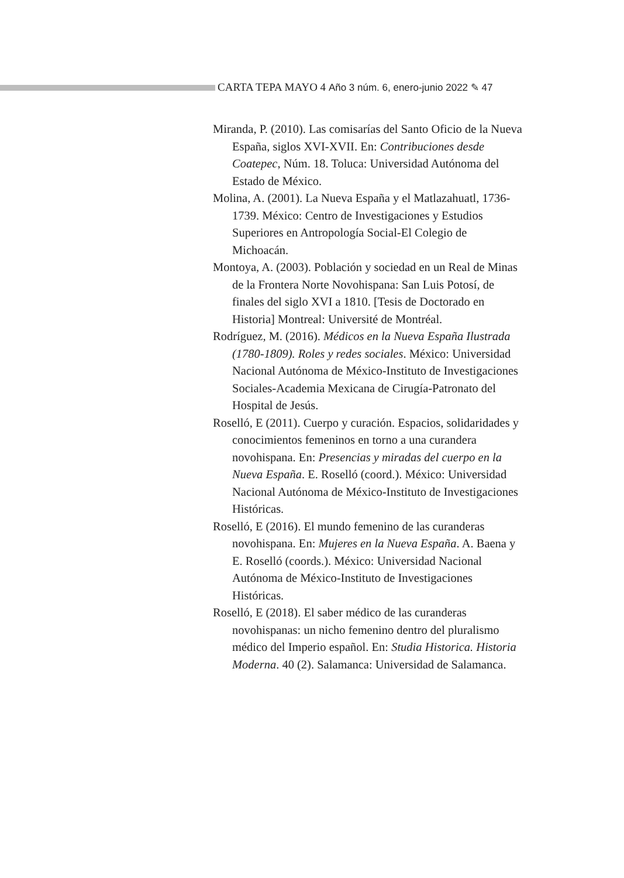CARTA TEPA MAYO 4 Año 3 núm. 6, enero-junio 2022 ✎ 47
Miranda, P. (2010). Las comisarías del Santo Oficio de la Nueva España, siglos XVI-XVII. En: Contribuciones desde Coatepec, Núm. 18. Toluca: Universidad Autónoma del Estado de México.
Molina, A. (2001). La Nueva España y el Matlazahuatl, 1736-1739. México: Centro de Investigaciones y Estudios Superiores en Antropología Social-El Colegio de Michoacán.
Montoya, A. (2003). Población y sociedad en un Real de Minas de la Frontera Norte Novohispana: San Luis Potosí, de finales del siglo XVI a 1810. [Tesis de Doctorado en Historia] Montreal: Université de Montréal.
Rodríguez, M. (2016). Médicos en la Nueva España Ilustrada (1780-1809). Roles y redes sociales. México: Universidad Nacional Autónoma de México-Instituto de Investigaciones Sociales-Academia Mexicana de Cirugía-Patronato del Hospital de Jesús.
Roselló, E (2011). Cuerpo y curación. Espacios, solidaridades y conocimientos femeninos en torno a una curandera novohispana. En: Presencias y miradas del cuerpo en la Nueva España. E. Roselló (coord.). México: Universidad Nacional Autónoma de México-Instituto de Investigaciones Históricas.
Roselló, E (2016). El mundo femenino de las curanderas novohispana. En: Mujeres en la Nueva España. A. Baena y E. Roselló (coords.). México: Universidad Nacional Autónoma de México-Instituto de Investigaciones Históricas.
Roselló, E (2018). El saber médico de las curanderas novohispanas: un nicho femenino dentro del pluralismo médico del Imperio español. En: Studia Historica. Historia Moderna. 40 (2). Salamanca: Universidad de Salamanca.